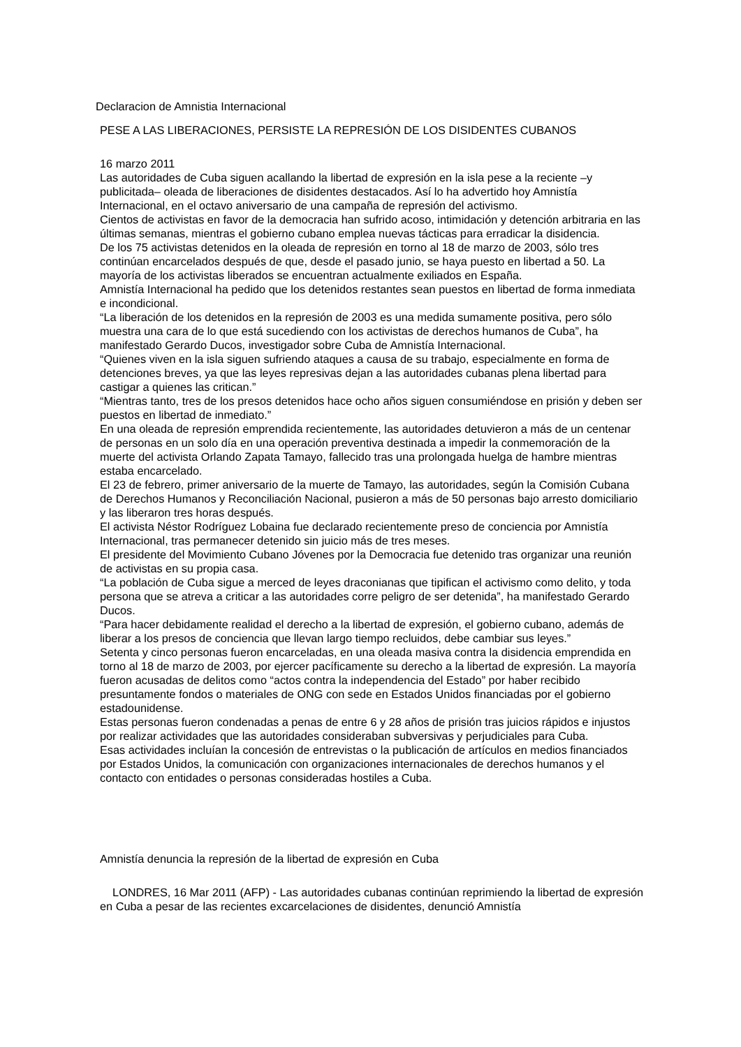Declaracion de Amnistia Internacional
PESE A LAS LIBERACIONES, PERSISTE LA REPRESIÓN DE LOS DISIDENTES CUBANOS
16 marzo 2011
Las autoridades de Cuba siguen acallando la libertad de expresión en la isla pese a la reciente –y publicitada– oleada de liberaciones de disidentes destacados. Así lo ha advertido hoy Amnistía Internacional, en el octavo aniversario de una campaña de represión del activismo.
Cientos de activistas en favor de la democracia han sufrido acoso, intimidación y detención arbitraria en las últimas semanas, mientras el gobierno cubano emplea nuevas tácticas para erradicar la disidencia.
De los 75 activistas detenidos en la oleada de represión en torno al 18 de marzo de 2003, sólo tres continúan encarcelados después de que, desde el pasado junio, se haya puesto en libertad a 50. La mayoría de los activistas liberados se encuentran actualmente exiliados en España.
Amnistía Internacional ha pedido que los detenidos restantes sean puestos en libertad de forma inmediata e incondicional.
“La liberación de los detenidos en la represión de 2003 es una medida sumamente positiva, pero sólo muestra una cara de lo que está sucediendo con los activistas de derechos humanos de Cuba”, ha manifestado Gerardo Ducos, investigador sobre Cuba de Amnistía Internacional.
“Quienes viven en la isla siguen sufriendo ataques a causa de su trabajo, especialmente en forma de detenciones breves, ya que las leyes represivas dejan a las autoridades cubanas plena libertad para castigar a quienes las critican.”
“Mientras tanto, tres de los presos detenidos hace ocho años siguen consumiéndose en prisión y deben ser puestos en libertad de inmediato.”
En una oleada de represión emprendida recientemente, las autoridades detuvieron a más de un centenar de personas en un solo día en una operación preventiva destinada a impedir la conmemoración de la muerte del activista Orlando Zapata Tamayo, fallecido tras una prolongada huelga de hambre mientras estaba encarcelado.
El 23 de febrero, primer aniversario de la muerte de Tamayo, las autoridades, según la Comisión Cubana de Derechos Humanos y Reconciliación Nacional, pusieron a más de 50 personas bajo arresto domiciliario y las liberaron tres horas después.
El activista Néstor Rodríguez Lobaina fue declarado recientemente preso de conciencia por Amnistía Internacional, tras permanecer detenido sin juicio más de tres meses.
El presidente del Movimiento Cubano Jóvenes por la Democracia fue detenido tras organizar una reunión de activistas en su propia casa.
“La población de Cuba sigue a merced de leyes draconianas que tipifican el activismo como delito, y toda persona que se atreva a criticar a las autoridades corre peligro de ser detenida”, ha manifestado Gerardo Ducos.
“Para hacer debidamente realidad el derecho a la libertad de expresión, el gobierno cubano, además de liberar a los presos de conciencia que llevan largo tiempo recluidos, debe cambiar sus leyes.”
Setenta y cinco personas fueron encarceladas, en una oleada masiva contra la disidencia emprendida en torno al 18 de marzo de 2003, por ejercer pacíficamente su derecho a la libertad de expresión. La mayoría fueron acusadas de delitos como “actos contra la independencia del Estado” por haber recibido presuntamente fondos o materiales de ONG con sede en Estados Unidos financiadas por el gobierno estadounidense.
Estas personas fueron condenadas a penas de entre 6 y 28 años de prisión tras juicios rápidos e injustos por realizar actividades que las autoridades consideraban subversivas y perjudiciales para Cuba.
Esas actividades incluían la concesión de entrevistas o la publicación de artículos en medios financiados por Estados Unidos, la comunicación con organizaciones internacionales de derechos humanos y el contacto con entidades o personas consideradas hostiles a Cuba.
Amnistía denuncia la represión de la libertad de expresión en Cuba
LONDRES, 16 Mar 2011 (AFP) - Las autoridades cubanas continúan reprimiendo la libertad de expresión en Cuba a pesar de las recientes excarcelaciones de disidentes, denunció Amnistía